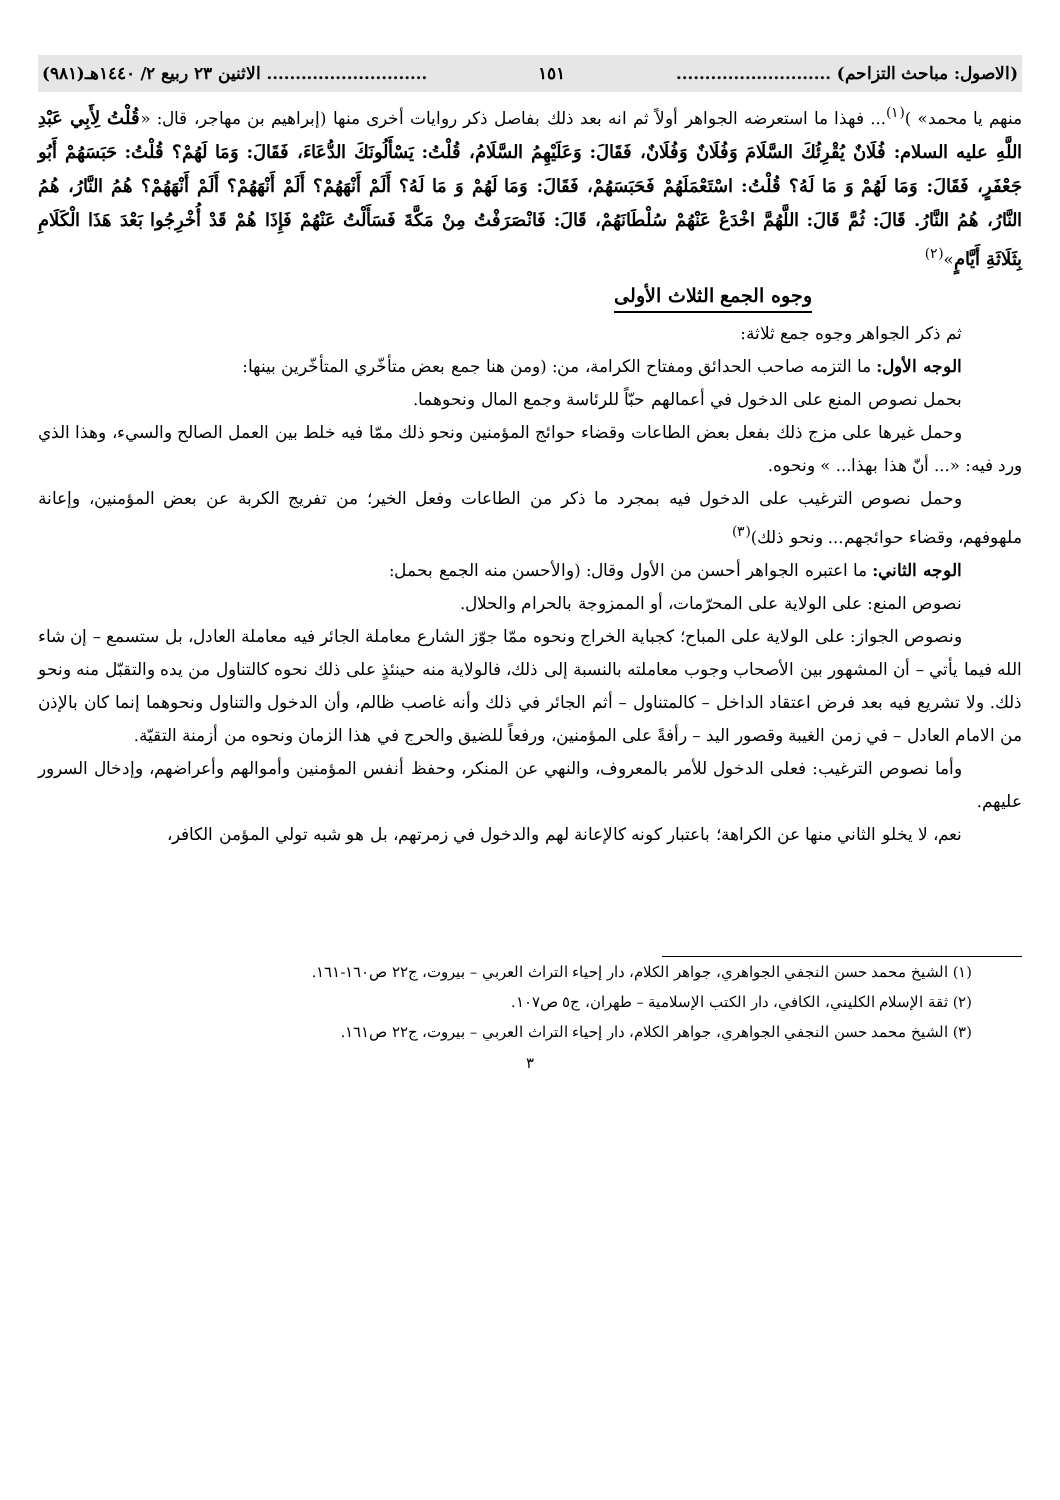(الاصول: مباحث التزاحم) ........................... ١٥١............................ الاثنين ٢٣ ربيع ٢/ ١٤٤٠هـ(٩٨١)
منهم يا محمد» )<sup>(١)</sup>... فهذا ما استعرضه الجواهر أولاً ثم انه بعد ذلك بفاصل ذكر روايات أخرى منها (إبراهيم بن مهاجر، قال: «قُلْتُ لِأَبِي عَبْدِ اللَّهِ عليه السلام: فُلَانٌ يُقْرِئُكَ السَّلَامَ وَفُلَانٌ وَفُلَانٌ، فَقَالَ: وَعَلَيْهِمُ السَّلَامُ، قُلْتُ: يَسْأَلُونَكَ الدُّعَاءَ، فَقَالَ: وَمَا لَهُمْ؟ قُلْتُ: حَبَسَهُمْ أَبُو جَعْفَرٍ، فَقَالَ: وَمَا لَهُمْ وَ مَا لَهُ؟ قُلْتُ: اسْتَعْمَلَهُمْ فَحَبَسَهُمْ، فَقَالَ: وَمَا لَهُمْ وَ مَا لَهُ؟ أَلَمْ أَنْهَهُمْ؟ أَلَمْ أَنْهَهُمْ؟ أَلَمْ أَنْهَهُمْ؟ هُمُ النَّارُ، هُمُ النَّارُ، هُمُ النَّارُ. قَالَ: ثُمَّ قَالَ: اللَّهُمَّ اخْدَعْ عَنْهُمْ سُلْطَانَهُمْ، قَالَ: فَانْصَرَفْتُ مِنْ مَكَّةَ فَسَأَلْتُ عَنْهُمْ فَإِذَا هُمْ قَدْ أُخْرِجُوا بَعْدَ هَذَا الْكَلَامِ بِثَلَاثَةِ أَيَّامٍ»<sup>(٢)</sup>
وجوه الجمع الثلاث الأولى
ثم ذكر الجواهر وجوه جمع ثلاثة:
الوجه الأول: ما التزمه صاحب الحدائق ومفتاح الكرامة، من: (ومن هنا جمع بعض متأخّري المتأخّرين بينها:
بحمل نصوص المنع على الدخول في أعمالهم حبّاً للرئاسة وجمع المال ونحوهما.
وحمل غيرها على مزج ذلك بفعل بعض الطاعات وقضاء حوائج المؤمنين ونحو ذلك ممّا فيه خلط بين العمل الصالح والسيء، وهذا الذي ورد فيه: «... أنّ هذا بهذا... » ونحوه.
وحمل نصوص الترغيب على الدخول فيه بمجرد ما ذكر من الطاعات وفعل الخير؛ من تفريج الكربة عن بعض المؤمنين، وإعانة ملهوفهم، وقضاء حوائجهم... ونحو ذلك)<sup>(٣)</sup>
الوجه الثاني: ما اعتبره الجواهر أحسن من الأول وقال: (والأحسن منه الجمع بحمل:
نصوص المنع: على الولاية على المحرّمات، أو الممزوجة بالحرام والحلال.
ونصوص الجواز: على الولاية على المباح؛ كجباية الخراج ونحوه ممّا جوّز الشارع معاملة الجائر فيه معاملة العادل، بل ستسمع – إن شاء الله فيما يأتي – أن المشهور بين الأصحاب وجوب معاملته بالنسبة إلى ذلك، فالولاية منه حينئذٍ على ذلك نحوه كالتناول من يده والتقبّل منه ونحو ذلك. ولا تشريع فيه بعد فرض اعتقاد الداخل – كالمتناول – أثم الجائر في ذلك وأنه غاصب ظالم، وأن الدخول والتناول ونحوهما إنما كان بالإذن من الامام العادل – في زمن الغيبة وقصور اليد – رأفةً على المؤمنين، ورفعاً للضيق والحرج في هذا الزمان ونحوه من أزمنة التقيّة.
وأما نصوص الترغيب: فعلى الدخول للأمر بالمعروف، والنهي عن المنكر، وحفظ أنفس المؤمنين وأموالهم وأعراضهم، وإدخال السرور عليهم.
نعم، لا يخلو الثاني منها عن الكراهة؛ باعتبار كونه كالإعانة لهم والدخول في زمرتهم، بل هو شبه تولي المؤمن الكافر،
(١) الشيخ محمد حسن النجفي الجواهري، جواهر الكلام، دار إحياء التراث العربي – بيروت، ج٢٢ ص١٦٠-١٦١.
(٢) ثقة الإسلام الكليني، الكافي، دار الكتب الإسلامية – طهران، ج٥ ص١٠٧.
(٣) الشيخ محمد حسن النجفي الجواهري، جواهر الكلام، دار إحياء التراث العربي – بيروت، ج٢٢ ص١٦١.
٣